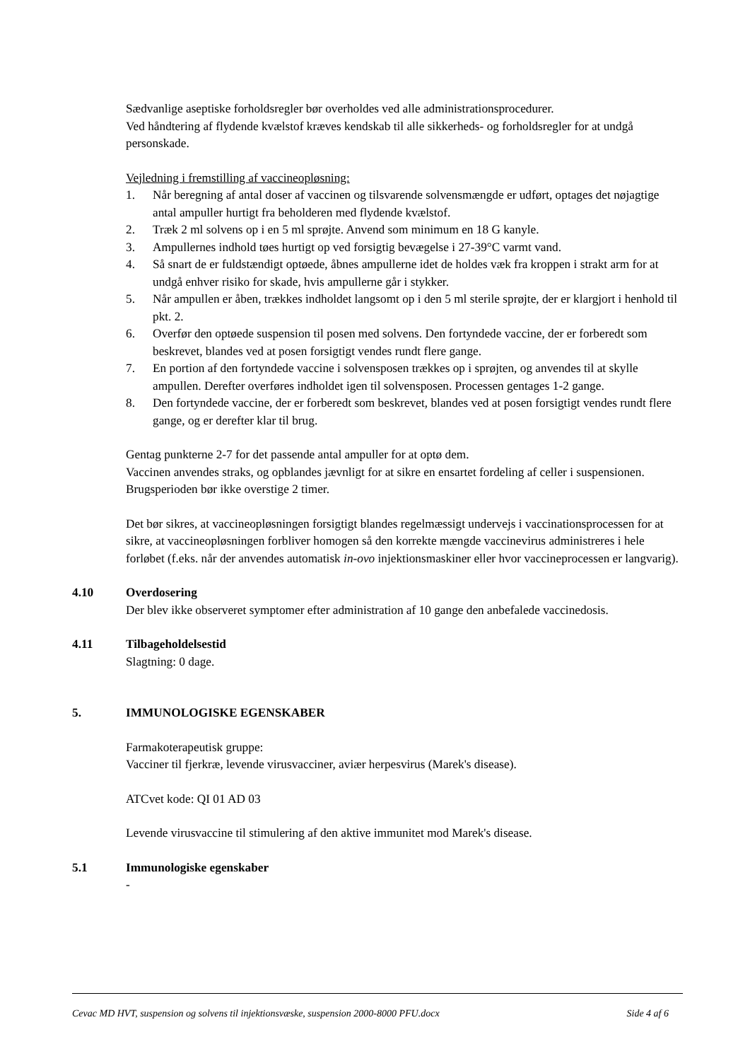Sædvanlige aseptiske forholdsregler bør overholdes ved alle administrationsprocedurer.
Ved håndtering af flydende kvælstof kræves kendskab til alle sikkerheds- og forholdsregler for at undgå personskade.
Vejledning i fremstilling af vaccineopløsning:
1. Når beregning af antal doser af vaccinen og tilsvarende solvensmængde er udført, optages det nøjagtige antal ampuller hurtigt fra beholderen med flydende kvælstof.
2. Træk 2 ml solvens op i en 5 ml sprøjte. Anvend som minimum en 18 G kanyle.
3. Ampullernes indhold tøes hurtigt op ved forsigtig bevægelse i 27-39°C varmt vand.
4. Så snart de er fuldstændigt optøede, åbnes ampullerne idet de holdes væk fra kroppen i strakt arm for at undgå enhver risiko for skade, hvis ampullerne går i stykker.
5. Når ampullen er åben, trækkes indholdet langsomt op i den 5 ml sterile sprøjte, der er klargjort i henhold til pkt. 2.
6. Overfør den optøede suspension til posen med solvens. Den fortyndede vaccine, der er forberedt som beskrevet, blandes ved at posen forsigtigt vendes rundt flere gange.
7. En portion af den fortyndede vaccine i solvensposen trækkes op i sprøjten, og anvendes til at skylle ampullen. Derefter overføres indholdet igen til solvensposen. Processen gentages 1-2 gange.
8. Den fortyndede vaccine, der er forberedt som beskrevet, blandes ved at posen forsigtigt vendes rundt flere gange, og er derefter klar til brug.
Gentag punkterne 2-7 for det passende antal ampuller for at optø dem.
Vaccinen anvendes straks, og opblandes jævnligt for at sikre en ensartet fordeling af celler i suspensionen. Brugsperioden bør ikke overstige 2 timer.
Det bør sikres, at vaccineopløsningen forsigtigt blandes regelmæssigt undervejs i vaccinationsprocessen for at sikre, at vaccineopløsningen forbliver homogen så den korrekte mængde vaccinevirus administreres i hele forløbet (f.eks. når der anvendes automatisk in-ovo injektionsmaskiner eller hvor vaccineprocessen er langvarig).
4.10 Overdosering
Der blev ikke observeret symptomer efter administration af 10 gange den anbefalede vaccinedosis.
4.11 Tilbageholdelsestid
Slagtning: 0 dage.
5. IMMUNOLOGISKE EGENSKABER
Farmakoterapeutisk gruppe:
Vacciner til fjerkræ, levende virusvacciner, aviær herpesvirus (Marek's disease).
ATCvet kode: QI 01 AD 03
Levende virusvaccine til stimulering af den aktive immunitet mod Marek's disease.
5.1 Immunologiske egenskaber
-
Cevac MD HVT, suspension og solvens til injektionsvæske, suspension 2000-8000 PFU.docx Side 4 af 6